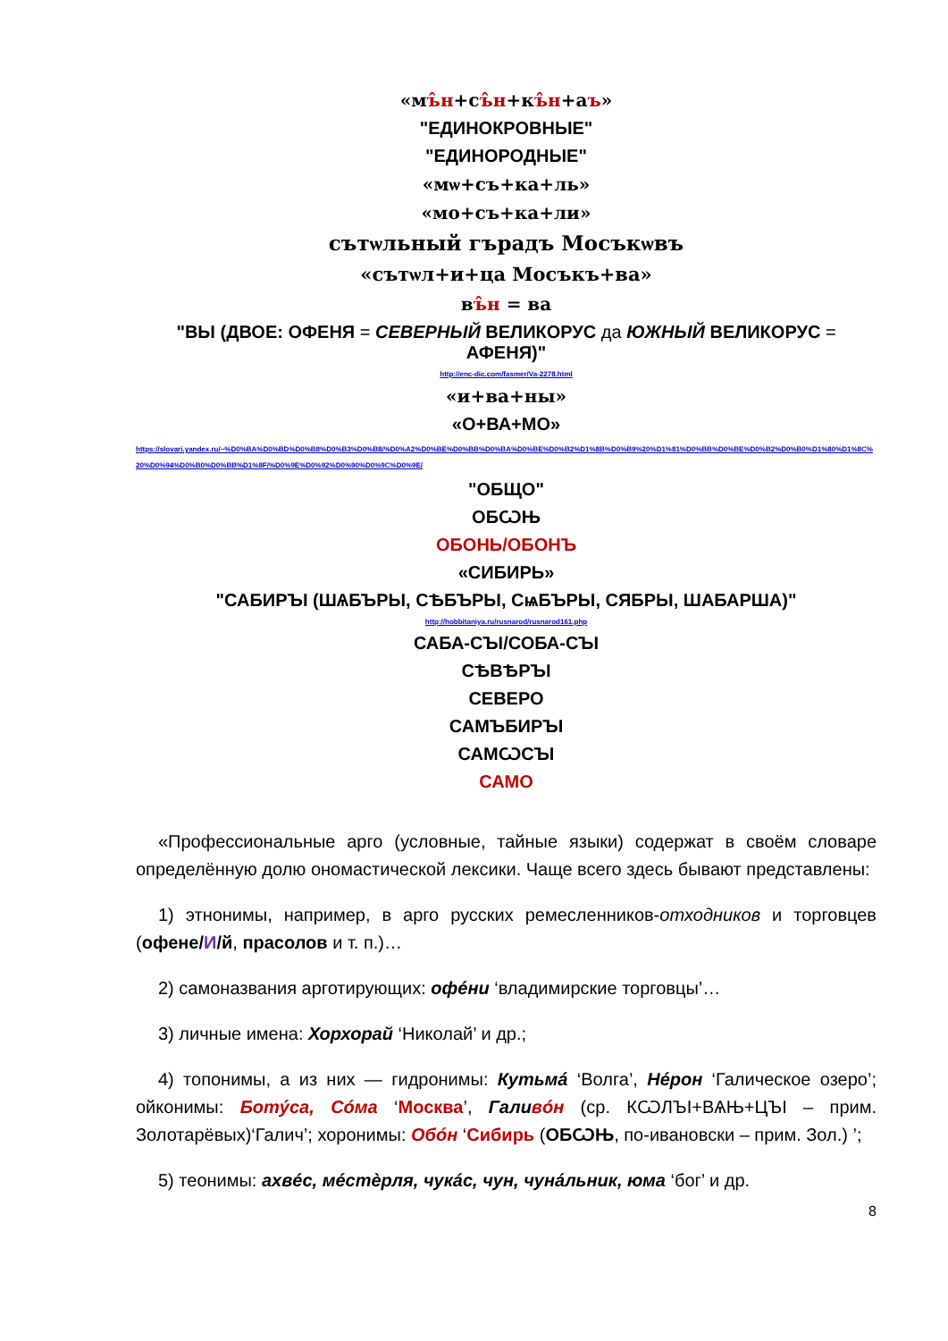«мъ̂н+съ̂н+къ̂н+аъ»
"ЕДИНОКРОВНЫЕ"
"ЕДИНОРОДНЫЕ"
«мѡ+съ+ка+ль»
«мо+съ+ка+ли»
сътѡльный гърадъ Мосъкѡвъ
«сътѡл+и+ца Мосъкъ+ва»
въ̂н = ва
"ВЫ (ДВОЕ: ОФЕНЯ = СЕВЕРНЫЙ ВЕЛИКОРУС да ЮЖНЫЙ ВЕЛИКОРУС = АФЕНЯ)"
http://enc-dic.com/fasmer/Va-2278.html
«и+ва+ны»
«О+ВА+МО»
https://slovari.yandex.ru/~%D0%BA%D0%BD%D0%B8%D0%B3%D0%B8/%D0%A2%D0%BE%D0%BB%D0%BA%D0%BE%D0%B2%D1%8B%D0%B9%20%D1%81%D0%BB%D0%BE%D0%B2%D0%B0%D1%80%D1%8C%20%D0%94%D0%B0%D0%BB%D1%8F/%D0%9E%D0%92%D0%90%D0%9C%D0%9E/
"ОБЩО"
ОБѠЊ
ОБОНЬ/ОБОНЪ
«СИБИРЬ»
"САБИРЪI (ШѦБЪРЫ, СѢБЪРЫ, СѩБЪРЫ, СЯБРЫ, ШАБАРША)"
http://hobbitaniya.ru/rusnarod/rusnarod161.php
САБА-СЪI/СОБА-СЪI
СѢВѢРЪI
СЕВЕРО
САМЪБИРЪI
САМѠСЪI
САМО
«Профессиональные арго (условные, тайные языки) содержат в своём словаре определённую долю ономастической лексики. Чаще всего здесь бывают представлены:
1) этнонимы, например, в арго русских ремесленников-отходников и торговцев (офене/И/й, прасолов и т. п.)…
2) самоназвания арготирующих: офéни ‘владимирские торговцы’…
3) личные имена: Хорхорай ‘Николай’ и др.;
4) топонимы, а из них — гидронимы: Кутьмá ‘Волга’, Нéрон ‘Галическое озеро’; ойконимы: Ботýса, Сóма ‘Москва’, Галивóн (ср. КѠЛЪI+ВѦЊ+ЦЪI – прим. Золотарёвых)‘Галич’; хоронимы: Обóн ‘Сибирь (ОБѠЊ, по-ивановски – прим. Зол.) ’;
5) теонимы: ахвéс, мéстѐрля, чукáс, чун, чунáльник, юма ‘бог’ и др.
8